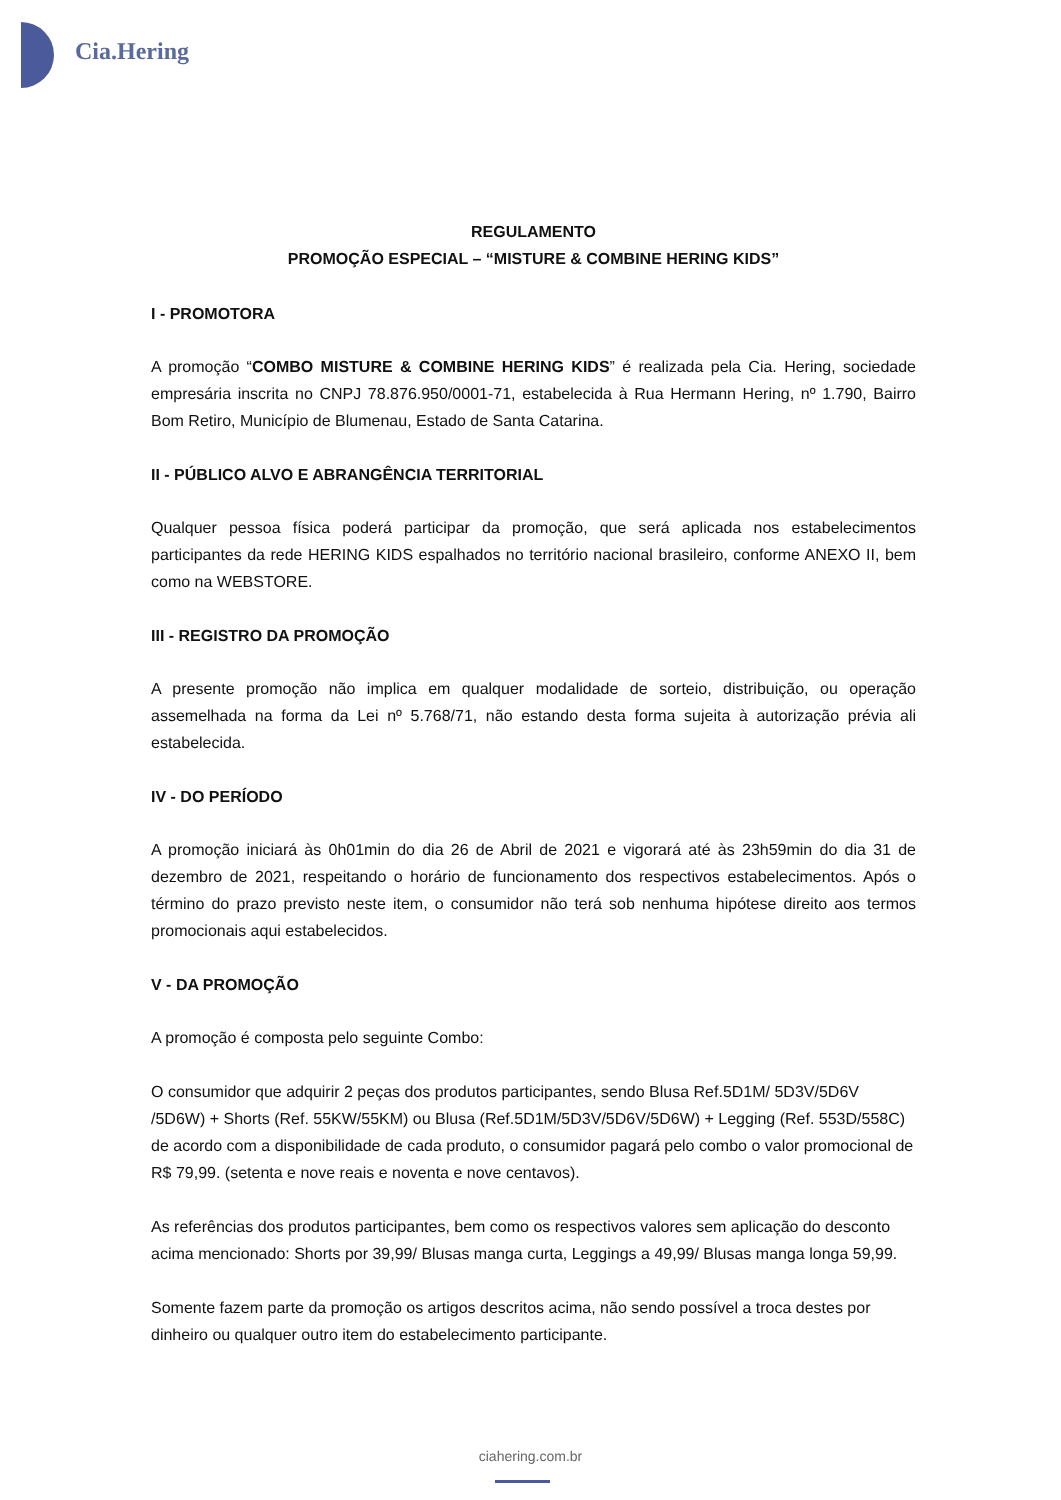Cia.Hering
REGULAMENTO
PROMOÇÃO ESPECIAL – “MISTURE & COMBINE HERING KIDS”
I - PROMOTORA
A promoção “COMBO MISTURE & COMBINE HERING KIDS” é realizada pela Cia. Hering, sociedade empresária inscrita no CNPJ 78.876.950/0001-71, estabelecida à Rua Hermann Hering, nº 1.790, Bairro Bom Retiro, Município de Blumenau, Estado de Santa Catarina.
II - PÚBLICO ALVO E ABRANGÊNCIA TERRITORIAL
Qualquer pessoa física poderá participar da promoção, que será aplicada nos estabelecimentos participantes da rede HERING KIDS espalhados no território nacional brasileiro, conforme ANEXO II, bem como na WEBSTORE.
III - REGISTRO DA PROMOÇÃO
A presente promoção não implica em qualquer modalidade de sorteio, distribuição, ou operação assemelhada na forma da Lei nº 5.768/71, não estando desta forma sujeita à autorização prévia ali estabelecida.
IV - DO PERÍODO
A promoção iniciará às 0h01min do dia 26 de Abril de 2021 e vigorará até às 23h59min do dia 31 de dezembro de 2021, respeitando o horário de funcionamento dos respectivos estabelecimentos. Após o término do prazo previsto neste item, o consumidor não terá sob nenhuma hipótese direito aos termos promocionais aqui estabelecidos.
V - DA PROMOÇÃO
A promoção é composta pelo seguinte Combo:
O consumidor que adquirir 2 peças dos produtos participantes, sendo Blusa Ref.5D1M/ 5D3V/5D6V /5D6W) + Shorts (Ref. 55KW/55KM) ou Blusa (Ref.5D1M/5D3V/5D6V/5D6W) + Legging (Ref. 553D/558C) de acordo com a disponibilidade de cada produto, o consumidor pagará pelo combo o valor promocional de R$ 79,99. (setenta e nove reais e noventa e nove centavos).
As referências dos produtos participantes, bem como os respectivos valores sem aplicação do desconto acima mencionado: Shorts por 39,99/ Blusas manga curta, Leggings a 49,99/ Blusas manga longa 59,99.
Somente fazem parte da promoção os artigos descritos acima, não sendo possível a troca destes por dinheiro ou qualquer outro item do estabelecimento participante.
ciahering.com.br